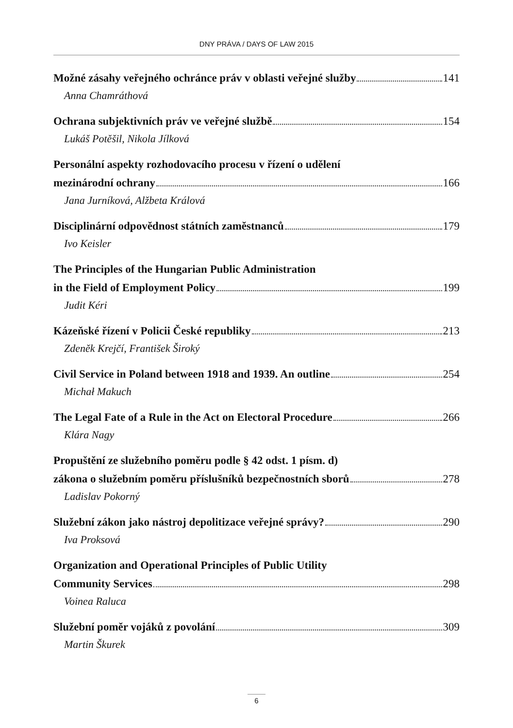DNY PRÁVA / DAYS OF LAW 2015
Možné zásahy veřejného ochránce práv v oblasti veřejné služby 141
Anna Chamráthová
Ochrana subjektivních práv ve veřejné službě 154
Lukáš Potěšil, Nikola Jílková
Personální aspekty rozhodovacího procesu v řízení o udělení
mezinárodní ochrany 166
Jana Jurníková, Alžbeta Králová
Disciplinární odpovědnost státních zaměstnanců 179
Ivo Keisler
The Principles of the Hungarian Public Administration
in the Field of Employment Policy 199
Judit Kéri
Kázeňské řízení v Policii České republiky 213
Zdeněk Krejčí, František Široký
Civil Service in Poland between 1918 and 1939. An outline 254
Michał Makuch
The Legal Fate of a Rule in the Act on Electoral Procedure 266
Klára Nagy
Propuštění ze služebního poměru podle § 42 odst. 1 písm. d)
zákona o služebním poměru příslušníků bezpečnostních sborů 278
Ladislav Pokorný
Služební zákon jako nástroj depolitizace veřejné správy? 290
Iva Proksová
Organization and Operational Principles of Public Utility
Community Services 298
Voinea Raluca
Služební poměr vojáků z povolání 309
Martin Škurek
6